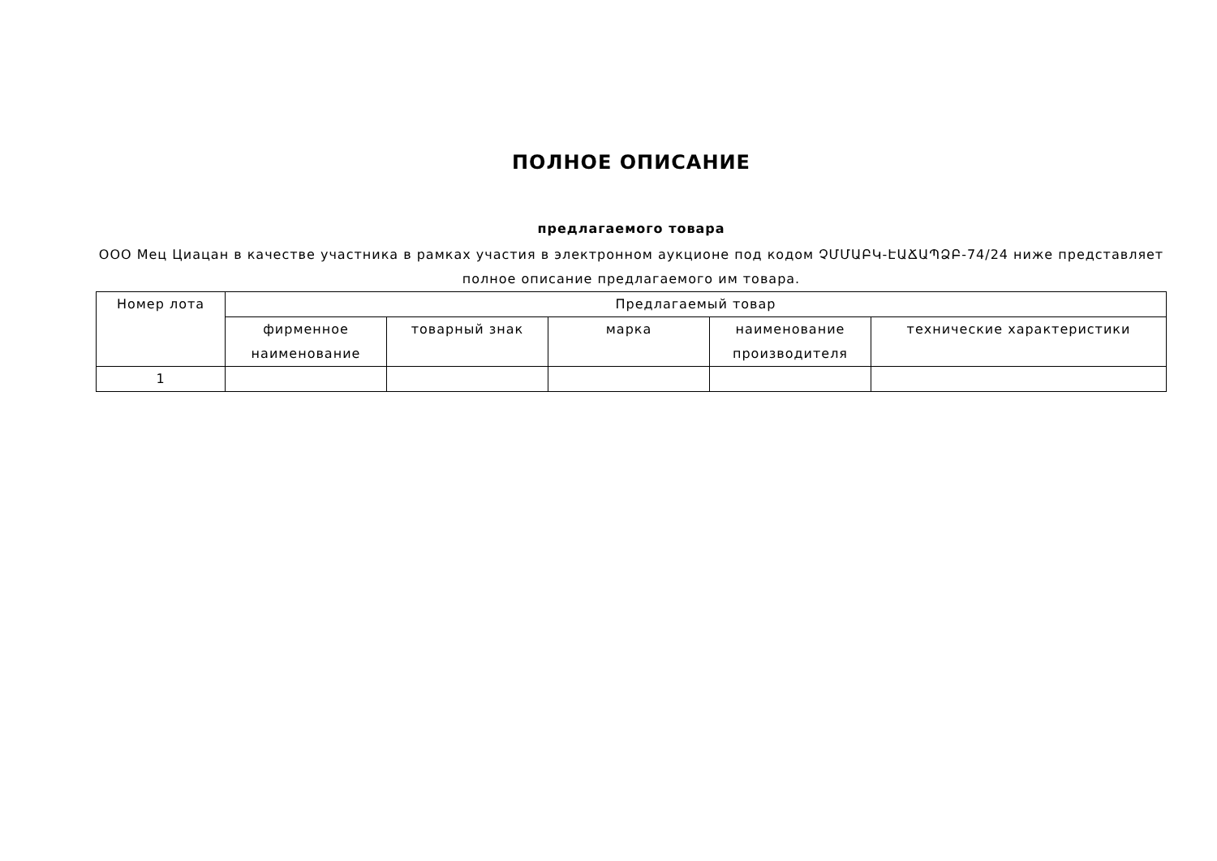ПОЛНОЕ ОПИСАНИЕ
предлагаемого товара
ООО Мец Циацан в качестве участника в рамках участия в электронном аукционе под кодом ՉՄՄԱԲԿ-ԷԱՃԱՊՁԲ-74/24 ниже представляет полное описание предлагаемого им товара.
| Номер лота | Предлагаемый товар | | | | |
| --- | --- | --- | --- | --- | --- |
| | фирменное наименование | товарный знак | марка | наименование производителя | технические характеристики |
| 1 | | | | | |